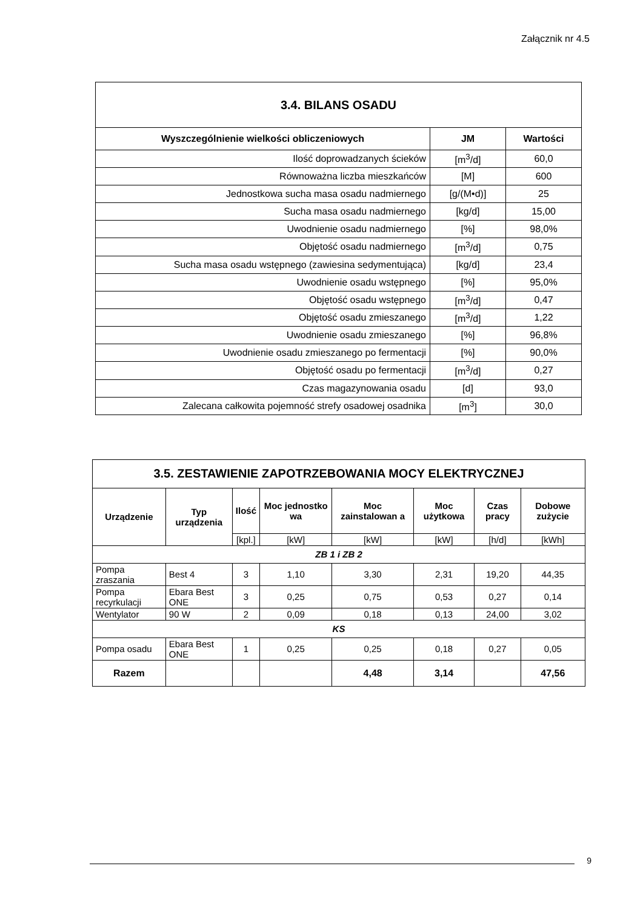Załącznik nr 4.5
| 3.4. BILANS OSADU | | |
| --- | --- | --- |
| Wyszczególnienie wielkości obliczeniowych | JM | Wartości |
| Ilość doprowadzanych ścieków | [m<sup>3</sup>/d] | 60,0 |
| Równoważna liczba mieszkańców | [M] | 600 |
| Jednostkowa sucha masa osadu nadmiernego | [g/(M•d)] | 25 |
| Sucha masa osadu nadmiernego | [kg/d] | 15,00 |
| Uwodnienie osadu nadmiernego | [%] | 98,0% |
| Objętość osadu nadmiernego | [m<sup>3</sup>/d] | 0,75 |
| Sucha masa osadu wstępnego (zawiesina sedymentująca) | [kg/d] | 23,4 |
| Uwodnienie osadu wstępnego | [%] | 95,0% |
| Objętość osadu wstępnego | [m<sup>3</sup>/d] | 0,47 |
| Objętość osadu zmieszanego | [m<sup>3</sup>/d] | 1,22 |
| Uwodnienie osadu zmieszanego | [%] | 96,8% |
| Uwodnienie osadu zmieszanego po fermentacji | [%] | 90,0% |
| Objętość osadu po fermentacji | [m<sup>3</sup>/d] | 0,27 |
| Czas magazynowania osadu | [d] | 93,0 |
| Zalecana całkowita pojemność strefy osadowej osadnika | [m<sup>3</sup>] | 30,0 |
| 3.5. ZESTAWIENIE ZAPOTRZEBOWANIA MOCY ELEKTRYCZNEJ | | | | | | | |
| --- | --- | --- | --- | --- | --- | --- | --- |
| Urządzenie | Typ urządzenia | Ilość | Moc jednostko wa | Moc zainstalowan a | Moc użytkowa | Czas pracy | Dobowe zużycie |
| | | [kpl.] | [kW] | [kW] | [kW] | [h/d] | [kWh] |
| ZB 1 i ZB 2 | | | | | | | |
| Pompa zraszania | Best 4 | 3 | 1,10 | 3,30 | 2,31 | 19,20 | 44,35 |
| Pompa recyrkulacji | Ebara Best ONE | 3 | 0,25 | 0,75 | 0,53 | 0,27 | 0,14 |
| Wentylator | 90 W | 2 | 0,09 | 0,18 | 0,13 | 24,00 | 3,02 |
| KS | | | | | | | |
| Pompa osadu | Ebara Best ONE | 1 | 0,25 | 0,25 | 0,18 | 0,27 | 0,05 |
| Razem | | | | 4,48 | 3,14 | | 47,56 |
9